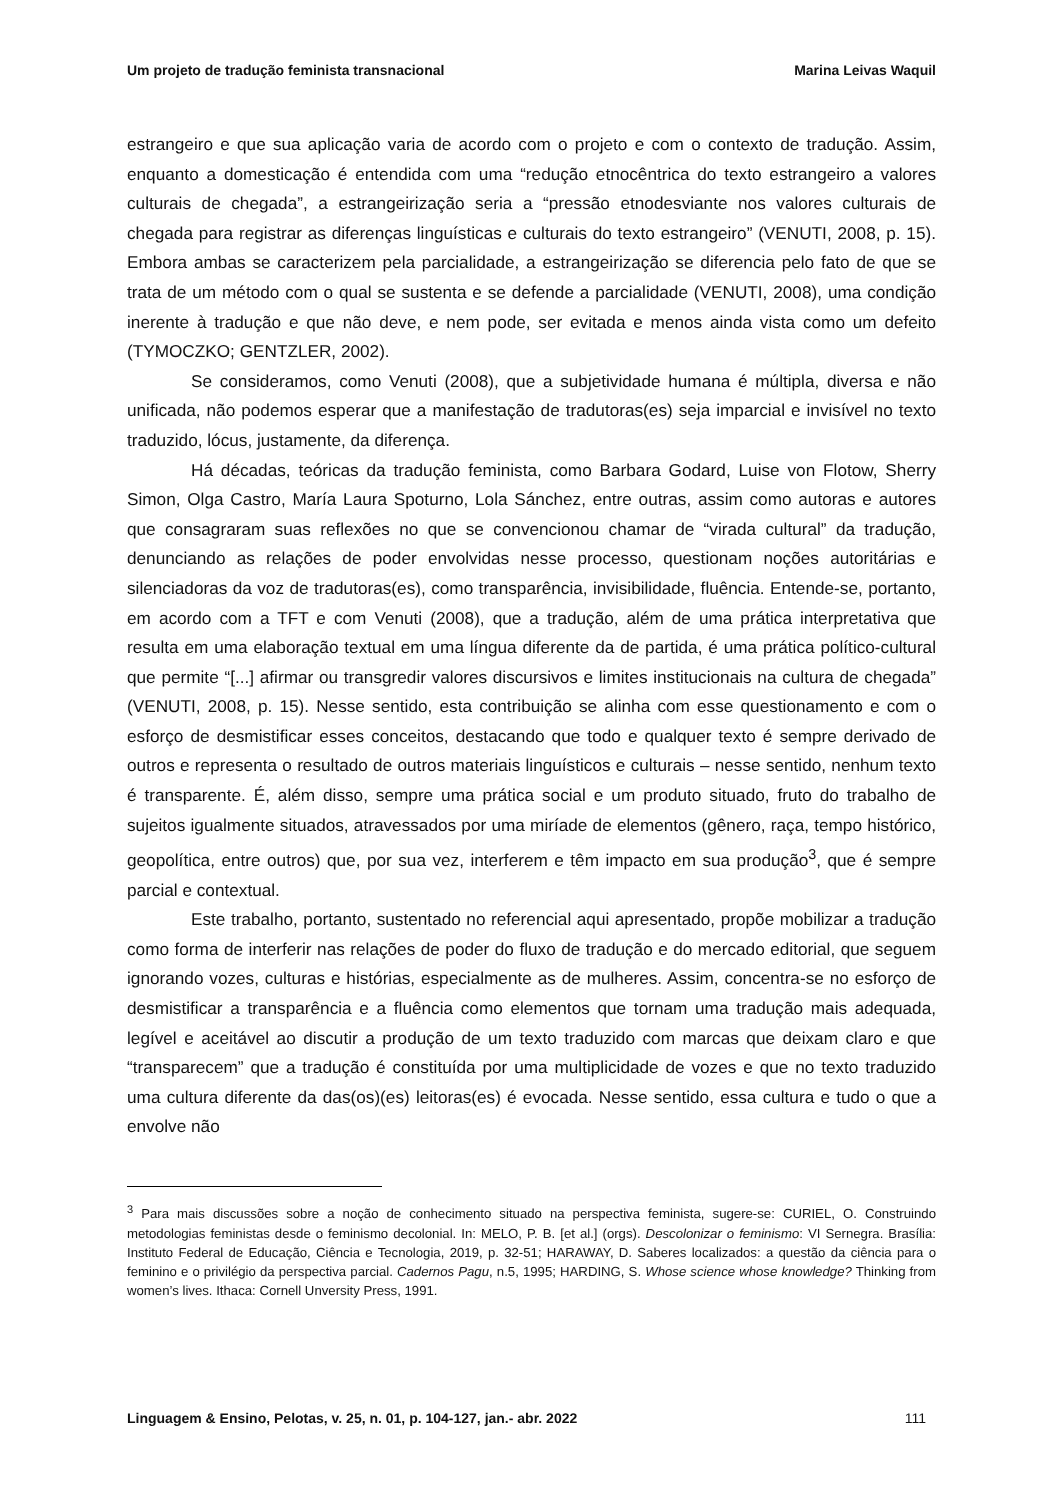Um projeto de tradução feminista transnacional Marina Leivas Waquil
estrangeiro e que sua aplicação varia de acordo com o projeto e com o contexto de tradução. Assim, enquanto a domesticação é entendida com uma “redução etnocêntrica do texto estrangeiro a valores culturais de chegada”, a estrangeirização seria a “pressão etnodesviante nos valores culturais de chegada para registrar as diferenças linguísticas e culturais do texto estrangeiro” (VENUTI, 2008, p. 15). Embora ambas se caracterizem pela parcialidade, a estrangeirização se diferencia pelo fato de que se trata de um método com o qual se sustenta e se defende a parcialidade (VENUTI, 2008), uma condição inerente à tradução e que não deve, e nem pode, ser evitada e menos ainda vista como um defeito (TYMOCZKO; GENTZLER, 2002).
Se consideramos, como Venuti (2008), que a subjetividade humana é múltipla, diversa e não unificada, não podemos esperar que a manifestação de tradutoras(es) seja imparcial e invisível no texto traduzido, lócus, justamente, da diferença.
Há décadas, teóricas da tradução feminista, como Barbara Godard, Luise von Flotow, Sherry Simon, Olga Castro, María Laura Spoturno, Lola Sánchez, entre outras, assim como autoras e autores que consagraram suas reflexões no que se convencionou chamar de “virada cultural” da tradução, denunciando as relações de poder envolvidas nesse processo, questionam noções autoritárias e silenciadoras da voz de tradutoras(es), como transparência, invisibilidade, fluência. Entende-se, portanto, em acordo com a TFT e com Venuti (2008), que a tradução, além de uma prática interpretativa que resulta em uma elaboração textual em uma língua diferente da de partida, é uma prática político-cultural que permite “[...] afirmar ou transgredir valores discursivos e limites institucionais na cultura de chegada” (VENUTI, 2008, p. 15). Nesse sentido, esta contribuição se alinha com esse questionamento e com o esforço de desmistificar esses conceitos, destacando que todo e qualquer texto é sempre derivado de outros e representa o resultado de outros materiais linguísticos e culturais – nesse sentido, nenhum texto é transparente. É, além disso, sempre uma prática social e um produto situado, fruto do trabalho de sujeitos igualmente situados, atravessados por uma miríade de elementos (gênero, raça, tempo histórico, geopolítica, entre outros) que, por sua vez, interferem e têm impacto em sua produção<sup>3</sup>, que é sempre parcial e contextual.
Este trabalho, portanto, sustentado no referencial aqui apresentado, propõe mobilizar a tradução como forma de interferir nas relações de poder do fluxo de tradução e do mercado editorial, que seguem ignorando vozes, culturas e histórias, especialmente as de mulheres. Assim, concentra-se no esforço de desmistificar a transparência e a fluência como elementos que tornam uma tradução mais adequada, legível e aceitável ao discutir a produção de um texto traduzido com marcas que deixam claro e que “transparecem” que a tradução é constituída por uma multiplicidade de vozes e que no texto traduzido uma cultura diferente da das(os)(es) leitoras(es) é evocada. Nesse sentido, essa cultura e tudo o que a envolve não
<sup>3</sup> Para mais discussões sobre a noção de conhecimento situado na perspectiva feminista, sugere-se: CURIEL, O. Construindo metodologias feministas desde o feminismo decolonial. In: MELO, P. B. [et al.] (orgs). Descolonizar o feminismo: VI Sernegra. Brasília: Instituto Federal de Educação, Ciência e Tecnologia, 2019, p. 32-51; HARAWAY, D. Saberes localizados: a questão da ciência para o feminino e o privilégio da perspectiva parcial. Cadernos Pagu, n.5, 1995; HARDING, S. Whose science whose knowledge? Thinking from women’s lives. Ithaca: Cornell Unversity Press, 1991.
Linguagem & Ensino, Pelotas, v. 25, n. 01, p. 104-127, jan.- abr. 2022 111